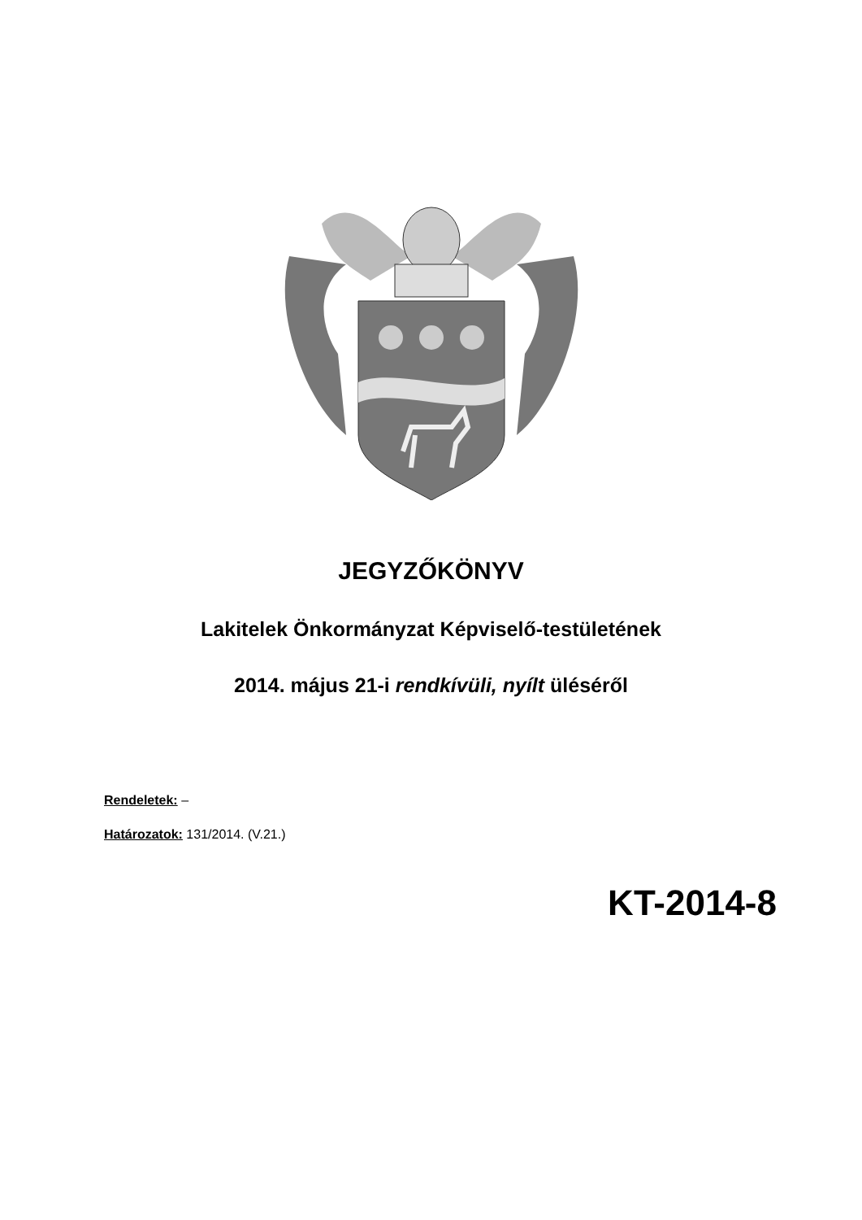JEGYZŐKÖNYV
Lakitelek Önkormányzat Képviselő-testületének
2014. május 21-i rendkívüli, nyílt üléséről
Rendeletek: –
Határozatok: 131/2014. (V.21.)
KT-2014-8